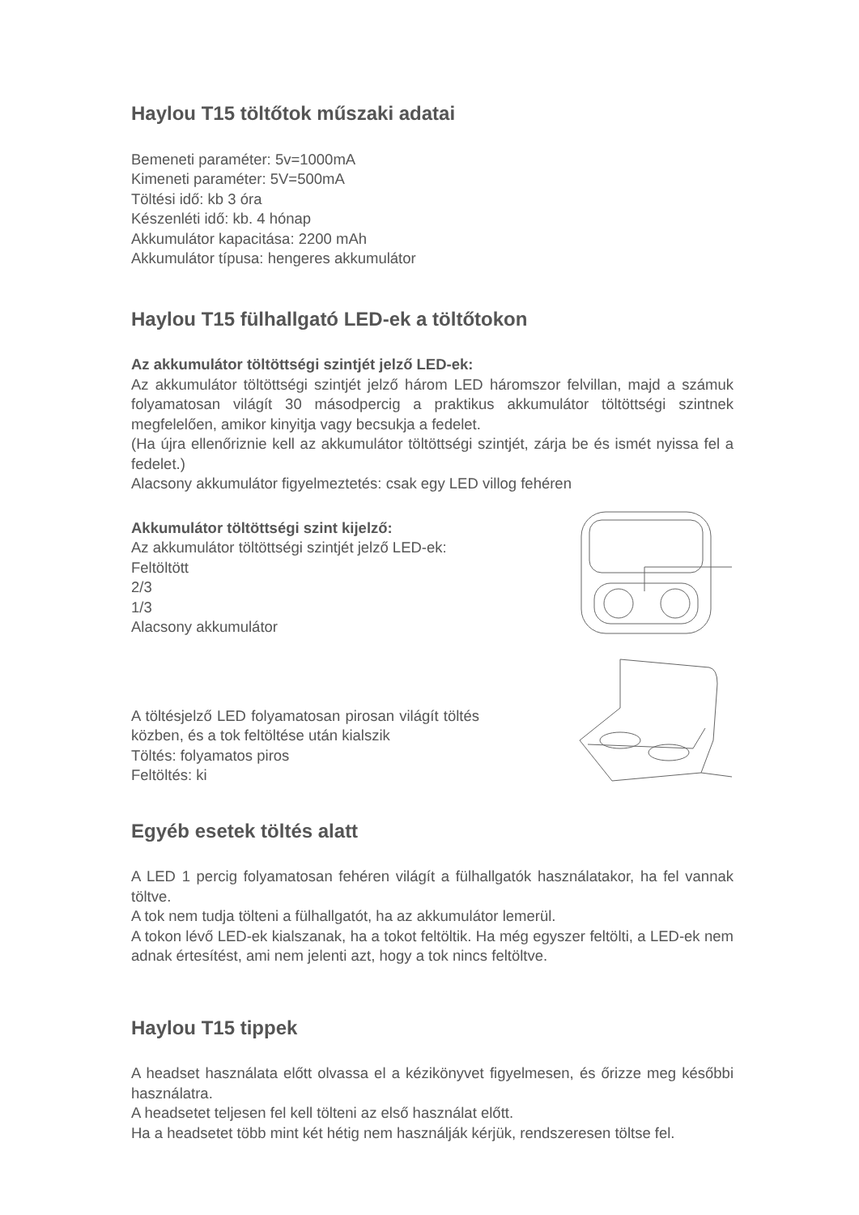Haylou T15 töltőtok műszaki adatai
Bemeneti paraméter: 5v=1000mA
Kimeneti paraméter: 5V=500mA
Töltési idő: kb 3 óra
Készenléti idő: kb. 4 hónap
Akkumulátor kapacitása: 2200 mAh
Akkumulátor típusa: hengeres akkumulátor
Haylou T15 fülhallgató LED-ek a töltőtokon
Az akkumulátor töltöttségi szintjét jelző LED-ek:
Az akkumulátor töltöttségi szintjét jelző három LED háromszor felvillan, majd a számuk folyamatosan világít 30 másodpercig a praktikus akkumulátor töltöttségi szintnek megfelelően, amikor kinyitja vagy becsukja a fedelet.
(Ha újra ellenőriznie kell az akkumulátor töltöttségi szintjét, zárja be és ismét nyissa fel a fedelet.)
Alacsony akkumulátor figyelmeztetés: csak egy LED villog fehéren
Akkumulátor töltöttségi szint kijelző:
Az akkumulátor töltöttségi szintjét jelző LED-ek:
Feltöltött
2/3
1/3
Alacsony akkumulátor
A töltésjelző LED folyamatosan pirosan világít töltés közben, és a tok feltöltése után kialszik
Töltés: folyamatos piros
Feltöltés: ki
Egyéb esetek töltés alatt
A LED 1 percig folyamatosan fehéren világít a fülhallgatók használatakor, ha fel vannak töltve.
A tok nem tudja tölteni a fülhallgatót, ha az akkumulátor lemerül.
A tokon lévő LED-ek kialszanak, ha a tokot feltöltik. Ha még egyszer feltölti, a LED-ek nem adnak értesítést, ami nem jelenti azt, hogy a tok nincs feltöltve.
Haylou T15 tippek
A headset használata előtt olvassa el a kézikönyvet figyelmesen, és őrizze meg későbbi használatra.
A headsetet teljesen fel kell tölteni az első használat előtt.
Ha a headsetet több mint két hétig nem használják kérjük, rendszeresen töltse fel.